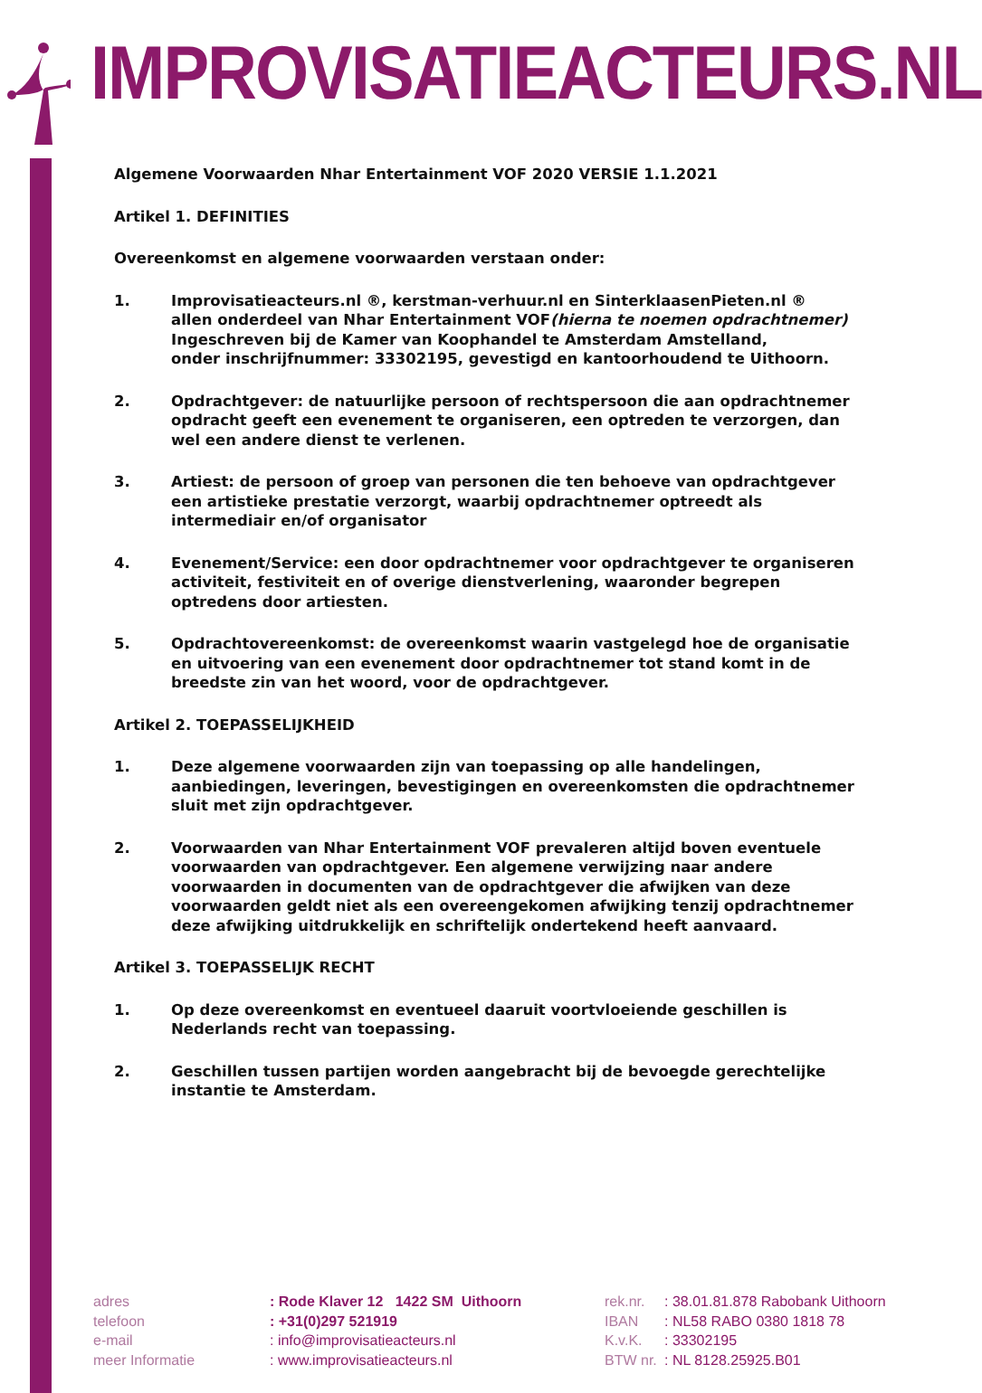IMPROVISATIEACTEURS.NL
Algemene Voorwaarden Nhar Entertainment VOF 2020 VERSIE 1.1.2021
Artikel 1. DEFINITIES
Overeenkomst en algemene voorwaarden verstaan onder:
1. Improvisatieacteurs.nl ®, kerstman-verhuur.nl en SinterklaasenPieten.nl ®
allen onderdeel van Nhar Entertainment VOF(hierna te noemen opdrachtnemer)
Ingeschreven bij de Kamer van Koophandel te Amsterdam Amstelland,
onder inschrijfnummer: 33302195, gevestigd en kantoorhoudend te Uithoorn.
2. Opdrachtgever: de natuurlijke persoon of rechtspersoon die aan opdrachtnemer opdracht geeft een evenement te organiseren, een optreden te verzorgen, dan wel een andere dienst te verlenen.
3. Artiest: de persoon of groep van personen die ten behoeve van opdrachtgever een artistieke prestatie verzorgt, waarbij opdrachtnemer optreedt als intermediair en/of organisator
4. Evenement/Service: een door opdrachtnemer voor opdrachtgever te organiseren activiteit, festiviteit en of overige dienstverlening, waaronder begrepen optredens door artiesten.
5. Opdrachtovereenkomst: de overeenkomst waarin vastgelegd hoe de organisatie en uitvoering van een evenement door opdrachtnemer tot stand komt in de breedste zin van het woord, voor de opdrachtgever.
Artikel 2. TOEPASSELIJKHEID
1. Deze algemene voorwaarden zijn van toepassing op alle handelingen, aanbiedingen, leveringen, bevestigingen en overeenkomsten die opdrachtnemer sluit met zijn opdrachtgever.
2. Voorwaarden van Nhar Entertainment VOF prevaleren altijd boven eventuele voorwaarden van opdrachtgever. Een algemene verwijzing naar andere voorwaarden in documenten van de opdrachtgever die afwijken van deze voorwaarden geldt niet als een overeengekomen afwijking tenzij opdrachtnemer deze afwijking uitdrukkelijk en schriftelijk ondertekend heeft aanvaard.
Artikel 3. TOEPASSELIJK RECHT
1. Op deze overeenkomst en eventueel daaruit voortvloeiende geschillen is Nederlands recht van toepassing.
2. Geschillen tussen partijen worden aangebracht bij de bevoegde gerechtelijke instantie te Amsterdam.
| adres | : Rode Klaver 12 1422 SM Uithoorn | rek.nr. | : 38.01.81.878 Rabobank Uithoorn |
| telefoon | : +31(0)297 521919 | IBAN | : NL58 RABO 0380 1818 78 |
| e-mail | : info@improvisatieacteurs.nl | K.v.K. | : 33302195 |
| meer Informatie | : www.improvisatieacteurs.nl | BTW nr. | : NL 8128.25925.B01 |